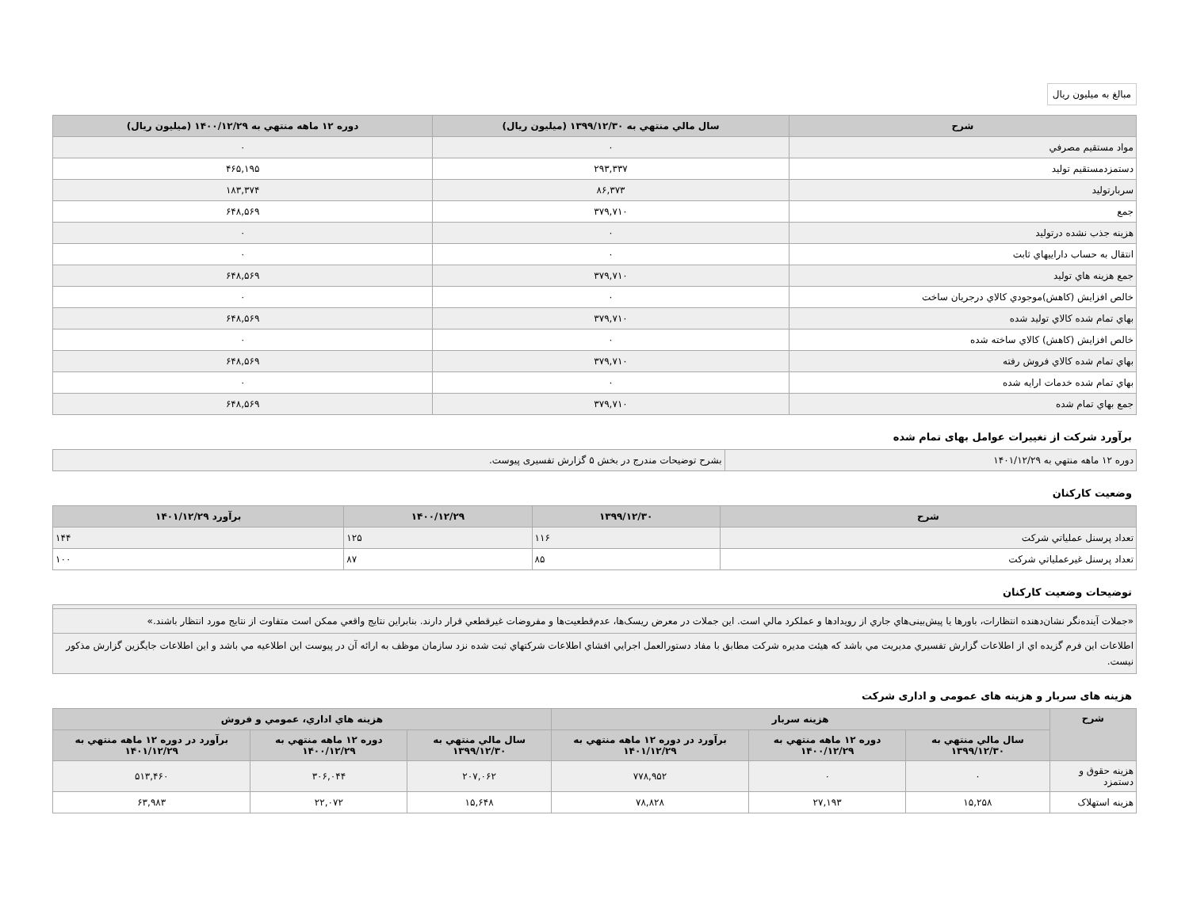مبالغ به میلیون ریال
| شرح | سال مالي منتهي به ۱۳۹۹/۱۲/۳۰ (میلیون ریال) | دوره ۱۲ ماهه منتهي به ۱۴۰۰/۱۲/۲۹ (میلیون ریال) |
| --- | --- | --- |
| مواد مستقيم مصرفي | ۰ | ۰ |
| دستمزدمستقيم توليد | ۲۹۳,۳۳۷ | ۴۶۵,۱۹۵ |
| سربارتوليد | ۸۶,۳۷۳ | ۱۸۳,۳۷۴ |
| جمع | ۳۷۹,۷۱۰ | ۶۴۸,۵۶۹ |
| هزينه جذب نشده درتوليد | ۰ | ۰ |
| انتقال به حساب داراييهاي ثابت | ۰ | ۰ |
| جمع هزينه هاي توليد | ۳۷۹,۷۱۰ | ۶۴۸,۵۶۹ |
| خالص افزايش (كاهش)موجودي كالاي درجريان ساخت | ۰ | ۰ |
| بهاي تمام شده كالاي توليد شده | ۳۷۹,۷۱۰ | ۶۴۸,۵۶۹ |
| خالص افزايش (كاهش) كالاي ساخته شده | ۰ | ۰ |
| بهاي تمام شده كالاي فروش رفته | ۳۷۹,۷۱۰ | ۶۴۸,۵۶۹ |
| بهاي تمام شده خدمات ارايه شده | ۰ | ۰ |
| جمع بهاي تمام شده | ۳۷۹,۷۱۰ | ۶۴۸,۵۶۹ |
برآورد شرکت از تغییرات عوامل بهای تمام شده
| دوره ۱۲ ماهه منتهي به ۱۴۰۱/۱۲/۲۹ | بشرح توضیحات مندرج در بخش ۵ گزارش تفسیری پیوست. |
وضعیت کارکنان
| شرح | ۱۳۹۹/۱۲/۳۰ | ۱۴۰۰/۱۲/۲۹ | برآورد ۱۴۰۱/۱۲/۲۹ |
| --- | --- | --- | --- |
| تعداد پرسنل عملياتي شركت | ۱۱۶ | ۱۲۵ | ۱۴۴ |
| تعداد پرسنل غيرعملياتي شركت | ۸۵ | ۸۷ | ۱۰۰ |
توضیحات وضعیت کارکنان
| «جملات آینده‌نگر نشان‌دهنده انتظارات، باورها یا پیش‌بینی‌هاي جاري از رویدادها و عملکرد مالي است. این جملات در معرض ریسک‌ها، عدم‌قطعیت‌ها و مفروضات غیرقطعي قرار دارند. بنابراین نتایج واقعي ممکن است متفاوت از نتایج مورد انتظار باشند.» |
| اطلاعات این فرم گزیده اي از اطلاعات گزارش تفسیري مدیریت مي باشد که هیئت مدیره شرکت مطابق با مفاد دستورالعمل اجرایي افشاي اطلاعات شرکتهاي ثبت شده نزد سازمان موظف به ارائه آن در پیوست این اطلاعیه مي باشد و این اطلاعات جایگزین گزارش مذکور نیست. |
هزینه های سربار و هزینه های عمومی و اداری شرکت
| شرح | هزینه سربار | | | هزينه هاي اداري، عمومي و فروش | | |
| --- | --- | --- | --- | --- | --- | --- |
| | سال مالي منتهي به ۱۳۹۹/۱۲/۳۰ | دوره ۱۲ ماهه منتهي به ۱۴۰۰/۱۲/۲۹ | برآورد در دوره ۱۲ ماهه منتهي به ۱۴۰۱/۱۲/۲۹ | سال مالي منتهي به ۱۳۹۹/۱۲/۳۰ | دوره ۱۲ ماهه منتهي به ۱۴۰۰/۱۲/۲۹ | برآورد در دوره ۱۲ ماهه منتهي به ۱۴۰۱/۱۲/۲۹ |
| هزینه حقوق و دستمزد | ۰ | ۰ | ۷۷۸,۹۵۲ | ۲۰۷,۰۶۲ | ۳۰۶,۰۴۴ | ۵۱۳,۴۶۰ |
| هزینه استهلاک | ۱۵,۲۵۸ | ۲۷,۱۹۳ | ۷۸,۸۲۸ | ۱۵,۶۴۸ | ۲۲,۰۷۲ | ۶۳,۹۸۳ |